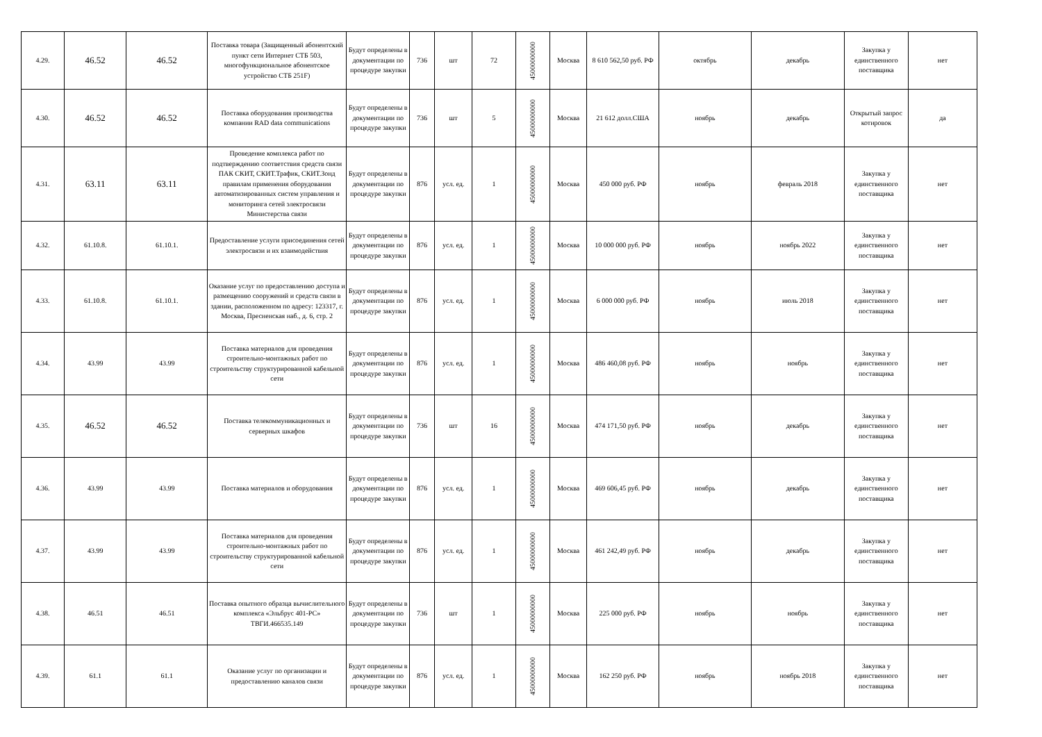| 4.29. | 46.52 | 46.52 | Поставка товара (Защищенный абонентский пункт сети Интернет СТБ 503, многофункциональное абонентское устройство СТБ 251F) | Будут определены в документации по процедуре закупки | 736 | шт | 72 | 45000000000 | Москва | 8 610 562,50 руб. РФ | октябрь | декабрь | Закупка у единственного поставщика | нет |
| 4.30. | 46.52 | 46.52 | Поставка оборудования производства компании RAD data communications | Будут определены в документации по процедуре закупки | 736 | шт | 5 | 45000000000 | Москва | 21 612 долл.США | ноябрь | декабрь | Открытый запрос котировок | да |
| 4.31. | 63.11 | 63.11 | Проведение комплекса работ по подтверждению соответствия средств связи ПАК СКИТ, СКИТ.Трафик, СКИТ.Зонд правилам применения оборудования автоматизированных систем управления и мониторинга сетей электросвязи Министерства связи | Будут определены в документации по процедуре закупки | 876 | усл. ед. | 1 | 45000000000 | Москва | 450 000 руб. РФ | ноябрь | февраль 2018 | Закупка у единственного поставщика | нет |
| 4.32. | 61.10.8. | 61.10.1. | Предоставление услуги присоединения сетей электросвязи и их взаимодействия | Будут определены в документации по процедуре закупки | 876 | усл. ед. | 1 | 45000000000 | Москва | 10 000 000 руб. РФ | ноябрь | ноябрь 2022 | Закупка у единственного поставщика | нет |
| 4.33. | 61.10.8. | 61.10.1. | Оказание услуг по предоставлению доступа и размещению сооружений и средств связи в здании, расположенном по адресу: 123317, г. Москва, Пресненская наб., д. 6, стр. 2 | Будут определены в документации по процедуре закупки | 876 | усл. ед. | 1 | 45000000000 | Москва | 6 000 000 руб. РФ | ноябрь | июль 2018 | Закупка у единственного поставщика | нет |
| 4.34. | 43.99 | 43.99 | Поставка материалов для проведения строительно-монтажных работ по строительству структурированной кабельной сети | Будут определены в документации по процедуре закупки | 876 | усл. ед. | 1 | 45000000000 | Москва | 486 460,08 руб. РФ | ноябрь | ноябрь | Закупка у единственного поставщика | нет |
| 4.35. | 46.52 | 46.52 | Поставка телекоммуникационных и серверных шкафов | Будут определены в документации по процедуре закупки | 736 | шт | 16 | 45000000000 | Москва | 474 171,50 руб. РФ | ноябрь | декабрь | Закупка у единственного поставщика | нет |
| 4.36. | 43.99 | 43.99 | Поставка материалов и оборудования | Будут определены в документации по процедуре закупки | 876 | усл. ед. | 1 | 45000000000 | Москва | 469 606,45 руб. РФ | ноябрь | декабрь | Закупка у единственного поставщика | нет |
| 4.37. | 43.99 | 43.99 | Поставка материалов для проведения строительно-монтажных работ по строительству структурированной кабельной сети | Будут определены в документации по процедуре закупки | 876 | усл. ед. | 1 | 45000000000 | Москва | 461 242,49 руб. РФ | ноябрь | декабрь | Закупка у единственного поставщика | нет |
| 4.38. | 46.51 | 46.51 | Поставка опытного образца вычислительного комплекса «Эльбрус 401-РС» ТВГИ.466535.149 | Будут определены в документации по процедуре закупки | 736 | шт | 1 | 45000000000 | Москва | 225 000 руб. РФ | ноябрь | ноябрь | Закупка у единственного поставщика | нет |
| 4.39. | 61.1 | 61.1 | Оказание услуг по организации и предоставлению каналов связи | Будут определены в документации по процедуре закупки | 876 | усл. ед. | 1 | 45000000000 | Москва | 162 250 руб. РФ | ноябрь | ноябрь 2018 | Закупка у единственного поставщика | нет |